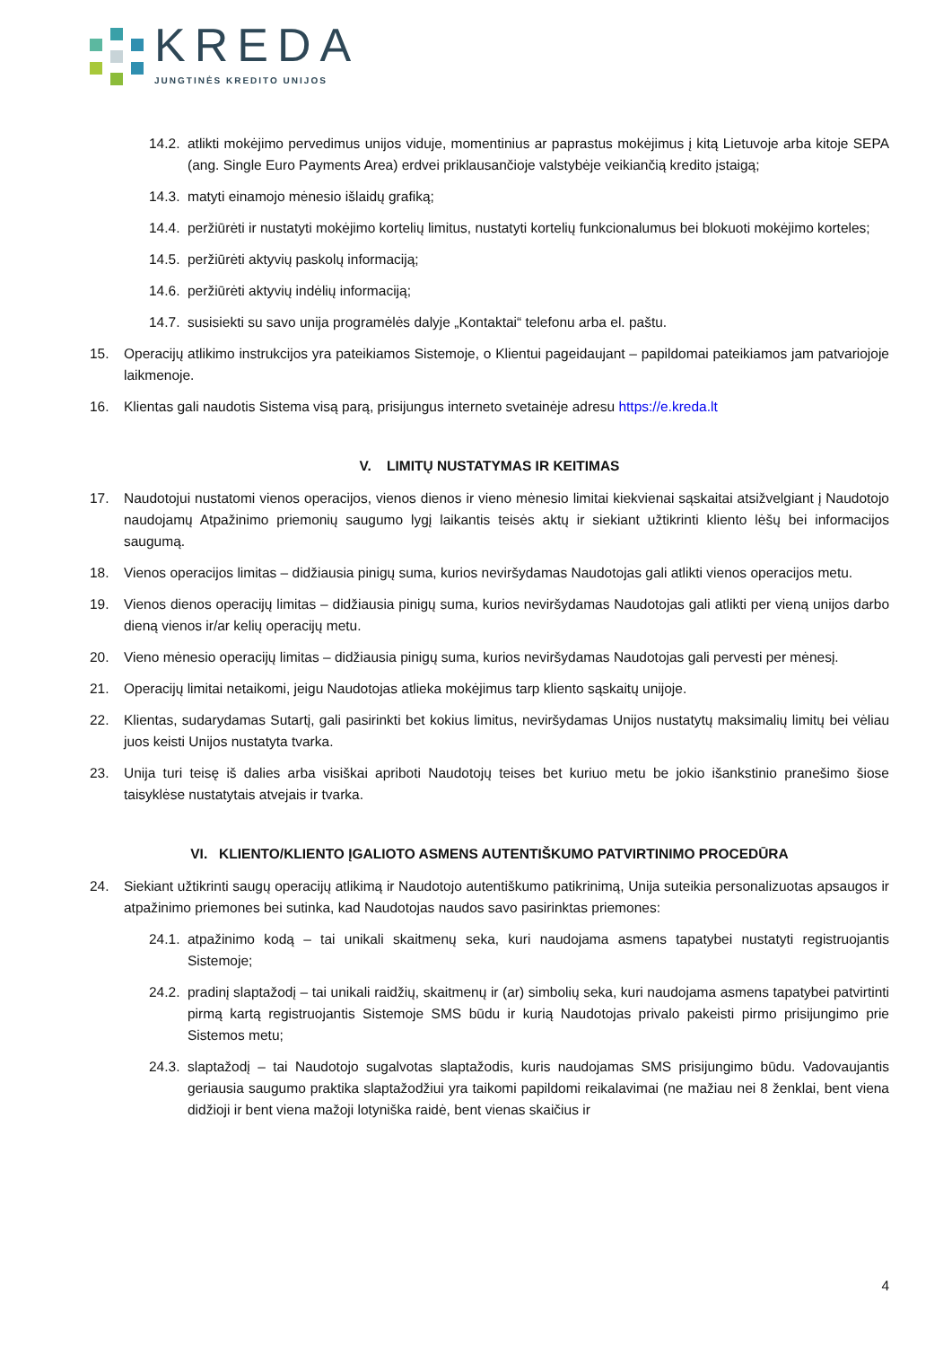KREDA
JUNGTINĖS KREDITO UNIJOS
14.2. atlikti mokėjimo pervedimus unijos viduje, momentinius ar paprastus mokėjimus į kitą Lietuvoje arba kitoje SEPA (ang. Single Euro Payments Area) erdvei priklausančioje valstybėje veikiančią kredito įstaigą;
14.3. matyti einamojo mėnesio išlaidų grafiką;
14.4. peržiūrėti ir nustatyti mokėjimo kortelių limitus, nustatyti kortelių funkcionalumus bei blokuoti mokėjimo korteles;
14.5. peržiūrėti aktyvių paskolų informaciją;
14.6. peržiūrėti aktyvių indėlių informaciją;
14.7. susisiekti su savo unija programėlės dalyje „Kontaktai“ telefonu arba el. paštu.
15. Operacijų atlikimo instrukcijos yra pateikiamos Sistemoje, o Klientui pageidaujant – papildomai pateikiamos jam patvariojoje laikmenoje.
16. Klientas gali naudotis Sistema visą parą, prisijungus interneto svetainėje adresu https://e.kreda.lt
V. LIMITŲ NUSTATYMAS IR KEITIMAS
17. Naudotojui nustatomi vienos operacijos, vienos dienos ir vieno mėnesio limitai kiekvienai sąskaitai atsižvelgiant į Naudotojo naudojamų Atpažinimo priemonių saugumo lygį laikantis teisės aktų ir siekiant užtikrinti kliento lėšų bei informacijos saugumą.
18. Vienos operacijos limitas – didžiausia pinigų suma, kurios neviršydamas Naudotojas gali atlikti vienos operacijos metu.
19. Vienos dienos operacijų limitas – didžiausia pinigų suma, kurios neviršydamas Naudotojas gali atlikti per vieną unijos darbo dieną vienos ir/ar kelių operacijų metu.
20. Vieno mėnesio operacijų limitas – didžiausia pinigų suma, kurios neviršydamas Naudotojas gali pervesti per mėnesį.
21. Operacijų limitai netaikomi, jeigu Naudotojas atlieka mokėjimus tarp kliento sąskaitų unijoje.
22. Klientas, sudarydamas Sutartį, gali pasirinkti bet kokius limitus, neviršydamas Unijos nustatytų maksimalių limitų bei vėliau juos keisti Unijos nustatyta tvarka.
23. Unija turi teisę iš dalies arba visiškai apriboti Naudotojų teises bet kuriuo metu be jokio išankstinio pranešimo šiose taisyklėse nustatytais atvejais ir tvarka.
VI. KLIENTO/KLIENTO ĮGALIOTO ASMENS AUTENTIŠKUMO PATVIRTINIMO PROCEDŪRA
24. Siekiant užtikrinti saugų operacijų atlikimą ir Naudotojo autentiškumo patikrinimą, Unija suteikia personalizuotas apsaugos ir atpažinimo priemones bei sutinka, kad Naudotojas naudos savo pasirinktas priemones:
24.1. atpažinimo kodą – tai unikali skaitmenų seka, kuri naudojama asmens tapatybei nustatyti registruojantis Sistemoje;
24.2. pradinį slaptažodį – tai unikali raidžių, skaitmenų ir (ar) simbolių seka, kuri naudojama asmens tapatybei patvirtinti pirmą kartą registruojantis Sistemoje SMS būdu ir kurią Naudotojas privalo pakeisti pirmo prisijungimo prie Sistemos metu;
24.3. slaptažodį – tai Naudotojo sugalvotas slaptažodis, kuris naudojamas SMS prisijungimo būdu. Vadovaujantis geriausia saugumo praktika slaptažodžiui yra taikomi papildomi reikalavimai (ne mažiau nei 8 ženklai, bent viena didžioji ir bent viena mažoji lotyniška raidė, bent vienas skaičius ir
4